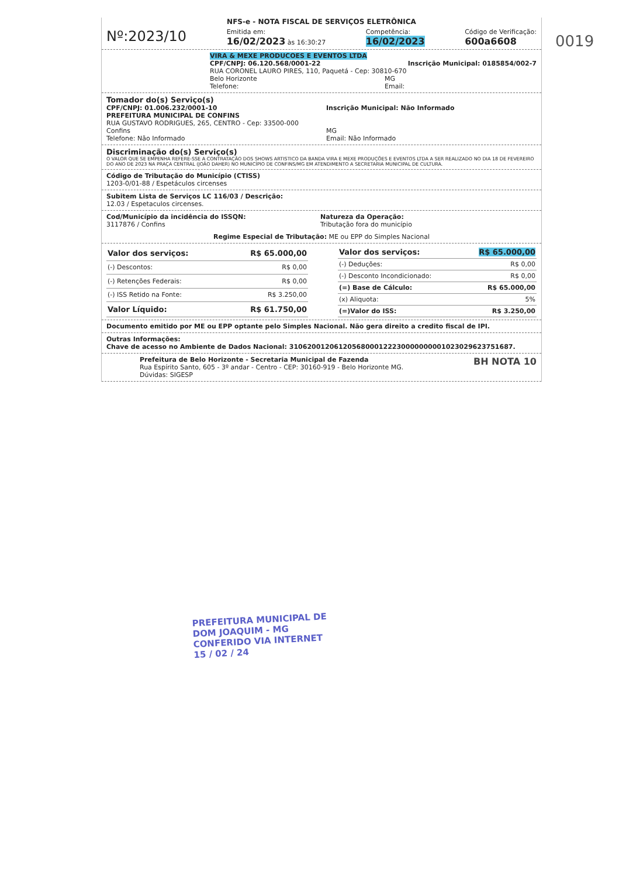0019
NFS-e - NOTA FISCAL DE SERVIÇOS ELETRÔNICA
Nº:2023/10
Emitida em:
16/02/2023 às 16:30:27
Competência:
16/02/2023
Código de Verificação:
600a6608
VIRA & MEXE PRODUCOES E EVENTOS LTDA
CPF/CNPJ: 06.120.568/0001-22 Inscrição Municipal: 0185854/002-7
RUA CORONEL LAURO PIRES, 110, Paquetá - Cep: 30810-670
Belo Horizonte MG
Telefone: Email:
Tomador do(s) Serviço(s)
CPF/CNPJ: 01.006.232/0001-10 Inscrição Municipal: Não Informado
PREFEITURA MUNICIPAL DE CONFINS
RUA GUSTAVO RODRIGUES, 265, CENTRO - Cep: 33500-000
Confins MG
Telefone: Não Informado Email: Não Informado
Discriminação do(s) Serviço(s)
O VALOR QUE SE EMPENHA REFERE-SSE A CONTRATAÇÃO DOS SHOWS ARTISTICO DA BANDA VIRA E MEXE PRODUÇÕES E EVENTOS LTDA A SER REALIZADO NO DIA 18 DE FEVEREIRO DO ANO DE 2023 NA PRAÇA CENTRAL (JOÃO DAHER) NO MUNICÍPIO DE CONFINS/MG EM ATENDIMENTO A SECRETARIA MUNICIPAL DE CULTURA.
Código de Tributação do Município (CTISS)
1203-0/01-88 / Espetáculos circenses
Subitem Lista de Serviços LC 116/03 / Descrição:
12.03 / Espetaculos circenses.
Cod/Município da incidência do ISSQN:
3117876 / Confins
Natureza da Operação:
Tributação fora do município
Regime Especial de Tributação: ME ou EPP do Simples Nacional
| Valor dos serviços: | R$ 65.000,00 |
| (-) Descontos: | R$ 0,00 |
| (-) Retenções Federais: | R$ 0,00 |
| (-) ISS Retido na Fonte: | R$ 3.250,00 |
| Valor Líquido: | R$ 61.750,00 |
| Valor dos serviços: | R$ 65.000,00 |
| (-) Deduções: | R$ 0,00 |
| (-) Desconto Incondicionado: | R$ 0,00 |
| (=) Base de Cálculo: | R$ 65.000,00 |
| (x) Aliquota: | 5% |
| (=)Valor do ISS: | R$ 3.250,00 |
Documento emitido por ME ou EPP optante pelo Simples Nacional. Não gera direito a credito fiscal de IPI.
Outras Informações:
Chave de acesso no Ambiente de Dados Nacional: 31062001206120568000122230000000001023029623751687.
Prefeitura de Belo Horizonte - Secretaria Municipal de Fazenda
Rua Espírito Santo, 605 - 3º andar - Centro - CEP: 30160-919 - Belo Horizonte MG.
Dúvidas: SIGESP
BH NOTA 10
PREFEITURA MUNICIPAL DE
DOM JOAQUIM - MG
CONFERIDO VIA INTERNET
15 / 02 / 24